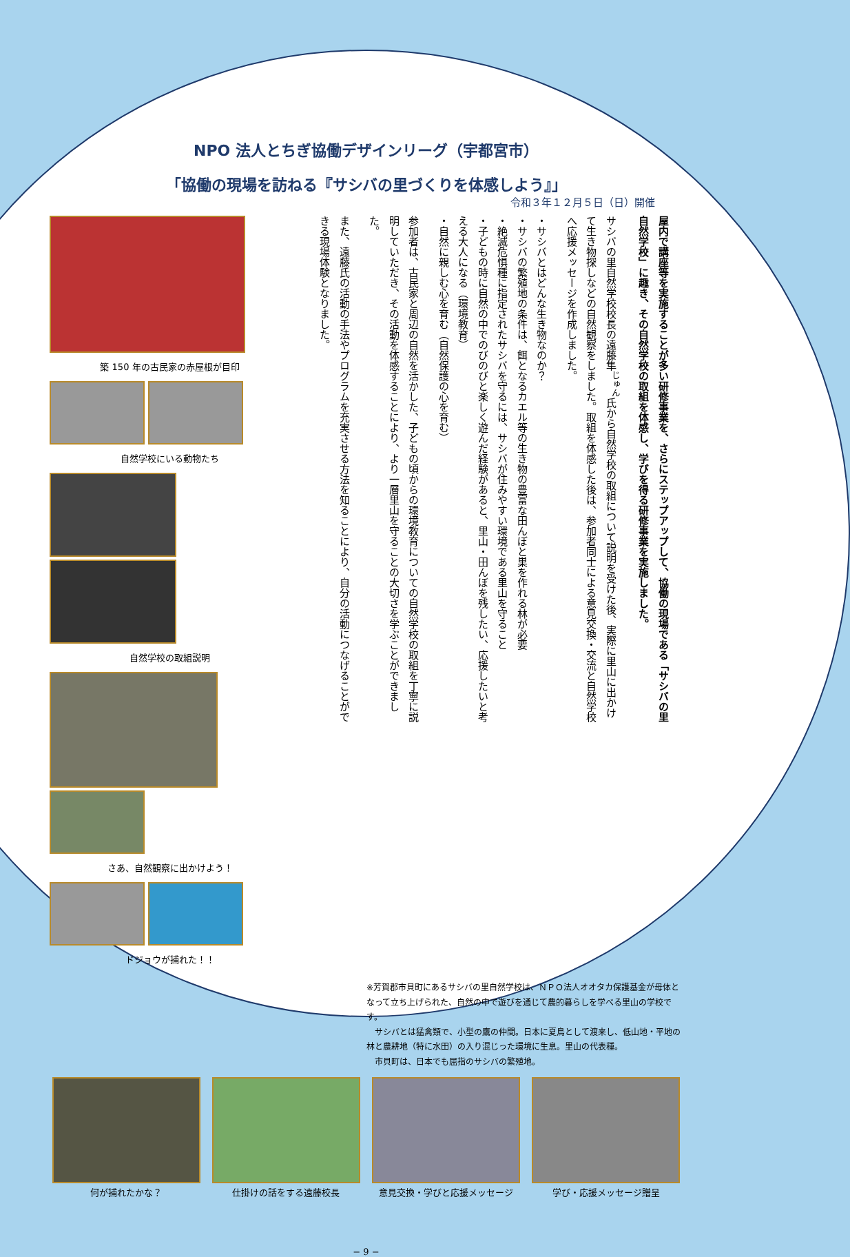NPO 法人とちぎ協働デザインリーグ（宇都宮市）
「協働の現場を訪ねる『サシバの里づくりを体感しよう』」
令和３年１２月５日（日）開催
築 150 年の古民家の赤屋根が目印
自然学校にいる動物たち
自然学校の取組説明
さあ、自然観察に出かけよう！
ドジョウが捕れた！！
屋内で講座等を実施することが多い研修事業を、さらにステップアップして、協働の現場である「サシバの里自然学校」に趣き、その自然学校の取組を体感し、学びを得る研修事業を実施しました。
サシバの里自然学校校長の遠藤隼<sup>じゅん</sup>氏から自然学校の取組について説明を受けた後、実際に里山に出かけて生き物探しなどの自然観察をしました。取組を体感した後は、参加者同士による意見交換・交流と自然学校へ応援メッセージを作成しました。
・サシバとはどんな生き物なのか？
・サシバの繁殖地の条件は、餌となるカエル等の生き物の豊富な田んぼと巣を作れる林が必要
・絶滅危惧種に指定されたサシバを守るには、サシバが住みやすい環境である里山を守ること
・子どもの時に自然の中でのびのびと楽しく遊んだ経験があると、里山・田んぼを残したい、応援したいと考える大人になる（環境教育）
・自然に親しむ心を育む（自然保護の心を育む）
参加者は、古民家と周辺の自然を活かした、子どもの頃からの環境教育についての自然学校の取組を丁寧に説明していただき、その活動を体感することにより、より一層里山を守ることの大切さを学ぶことができました。
また、遠藤氏の活動の手法やプログラムを充実させる方法を知ることにより、自分の活動につなげることができる現場体験となりました。
※芳賀郡市貝町にあるサシバの里自然学校は、ＮＰＯ法人オオタカ保護基金が母体となって立ち上げられた、自然の中で遊びを通じて農的暮らしを学べる里山の学校です。
　サシバとは猛禽類で、小型の鷹の仲間。日本に夏鳥として渡来し、低山地・平地の林と農耕地（特に水田）の入り混じった環境に生息。里山の代表種。
　市貝町は、日本でも屈指のサシバの繁殖地。
何が捕れたかな？
仕掛けの話をする遠藤校長
意見交換・学びと応援メッセージ
学び・応援メッセージ贈呈
− 9 −